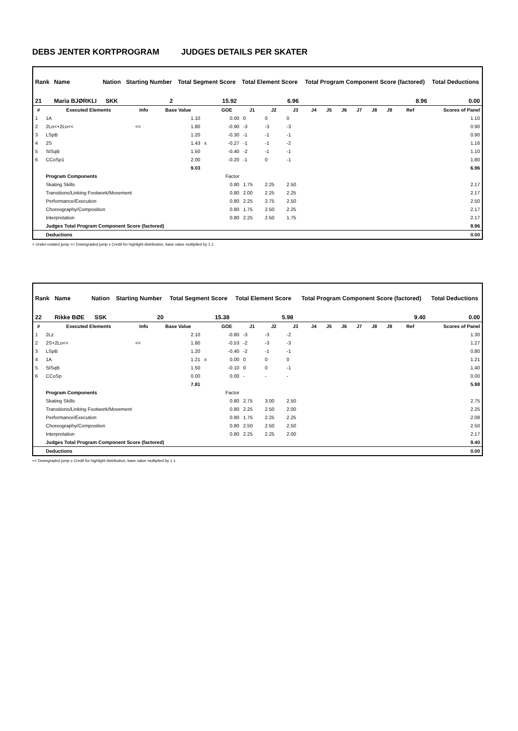DEBS JENTER KORTPROGRAM JUDGES DETAILS PER SKATER
| Rank | Name | Nation | Starting Number | Total Segment Score | Total Element Score | Total Program Component Score (factored) | Total Deductions |
| 21 | Maria BJØRKLI | SKK | 2 | 15.92 | 6.96 | 8.96 | 0.00 |
| # | Executed Elements | Info | Base Value | | GOE | J1 | J2 | J3 | J4 | J5 | J6 | J7 | J8 | J9 | Ref | Scores of Panel |
| --- | --- | --- | --- | --- | --- | --- | --- | --- | --- | --- | --- | --- | --- | --- | --- | --- |
| 1 | 1A | | 1.10 | | 0.00 | 0 | 0 | 0 | | | | | | | | 1.10 |
| 2 | 2Lo<+2Lo<< | << | 1.80 | | -0.90 | -3 | -3 | -3 | | | | | | | | 0.90 |
| 3 | LSpB | | 1.20 | | -0.30 | -1 | -1 | -1 | | | | | | | | 0.90 |
| 4 | 2S | | 1.43 | x | -0.27 | -1 | -1 | -2 | | | | | | | | 1.16 |
| 5 | StSqB | | 1.50 | | -0.40 | -2 | -1 | -1 | | | | | | | | 1.10 |
| 6 | CCoSp1 | | 2.00 | | -0.20 | -1 | 0 | -1 | | | | | | | | 1.80 |
| | | | 9.03 | | | | | | | | | | | | | 6.96 |
| | Program Components | | | | Factor | | | | | | | | | | | |
| | Skating Skills | | | | 0.80 | 1.75 | 2.25 | 2.50 | | | | | | | | 2.17 |
| | Transitions/Linking Footwork/Movement | | | | 0.80 | 2.00 | 2.25 | 2.25 | | | | | | | | 2.17 |
| | Performance/Execution | | | | 0.80 | 2.25 | 2.75 | 2.50 | | | | | | | | 2.50 |
| | Choreography/Composition | | | | 0.80 | 1.75 | 2.50 | 2.25 | | | | | | | | 2.17 |
| | Interpretation | | | | 0.80 | 2.25 | 2.50 | 1.75 | | | | | | | | 2.17 |
| | Judges Total Program Component Score (factored) | | | | | | | | | | | | | | | 8.96 |
| | Deductions | | | | | | | | | | | | | | | 0.00 |
< Under-rotated jump << Downgraded jump x Credit for highlight distribution, base value multiplied by 1.1
| Rank | Name | Nation | Starting Number | Total Segment Score | Total Element Score | Total Program Component Score (factored) | Total Deductions |
| 22 | Rikke BØE | SSK | 20 | 15.38 | 5.98 | 9.40 | 0.00 |
| # | Executed Elements | Info | Base Value | | GOE | J1 | J2 | J3 | J4 | J5 | J6 | J7 | J8 | J9 | Ref | Scores of Panel |
| --- | --- | --- | --- | --- | --- | --- | --- | --- | --- | --- | --- | --- | --- | --- | --- | --- |
| 1 | 2Lz | | 2.10 | | -0.80 | -3 | -3 | -2 | | | | | | | | 1.30 |
| 2 | 2S+2Lo<< | << | 1.80 | | -0.53 | -2 | -3 | -3 | | | | | | | | 1.27 |
| 3 | LSpB | | 1.20 | | -0.40 | -2 | -1 | -1 | | | | | | | | 0.80 |
| 4 | 1A | | 1.21 | x | 0.00 | 0 | 0 | 0 | | | | | | | | 1.21 |
| 5 | StSqB | | 1.50 | | -0.10 | 0 | 0 | -1 | | | | | | | | 1.40 |
| 6 | CCoSp | | 0.00 | | 0.00 | - | - | - | | | | | | | | 0.00 |
| | | | 7.81 | | | | | | | | | | | | | 5.98 |
| | Program Components | | | | Factor | | | | | | | | | | | |
| | Skating Skills | | | | 0.80 | 2.75 | 3.00 | 2.50 | | | | | | | | 2.75 |
| | Transitions/Linking Footwork/Movement | | | | 0.80 | 2.25 | 2.50 | 2.00 | | | | | | | | 2.25 |
| | Performance/Execution | | | | 0.80 | 1.75 | 2.25 | 2.25 | | | | | | | | 2.08 |
| | Choreography/Composition | | | | 0.80 | 2.50 | 2.50 | 2.50 | | | | | | | | 2.50 |
| | Interpretation | | | | 0.80 | 2.25 | 2.25 | 2.00 | | | | | | | | 2.17 |
| | Judges Total Program Component Score (factored) | | | | | | | | | | | | | | | 9.40 |
| | Deductions | | | | | | | | | | | | | | | 0.00 |
<< Downgraded jump x Credit for highlight distribution, base value multiplied by 1.1